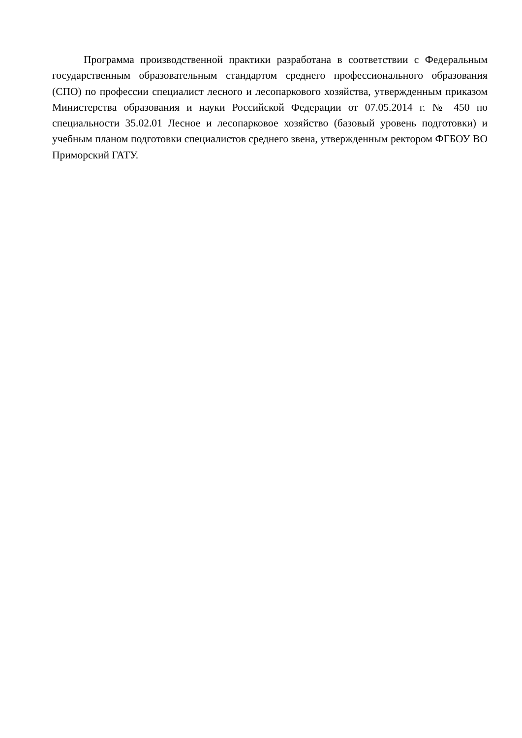Программа производственной практики разработана в соответствии с Федеральным государственным образовательным стандартом среднего профессионального образования (СПО) по профессии специалист лесного и лесопаркового хозяйства, утвержденным приказом Министерства образования и науки Российской Федерации от 07.05.2014 г. № 450 по специальности 35.02.01 Лесное и лесопарковое хозяйство (базовый уровень подготовки) и учебным планом подготовки специалистов среднего звена, утвержденным ректором ФГБОУ ВО Приморский ГАТУ.